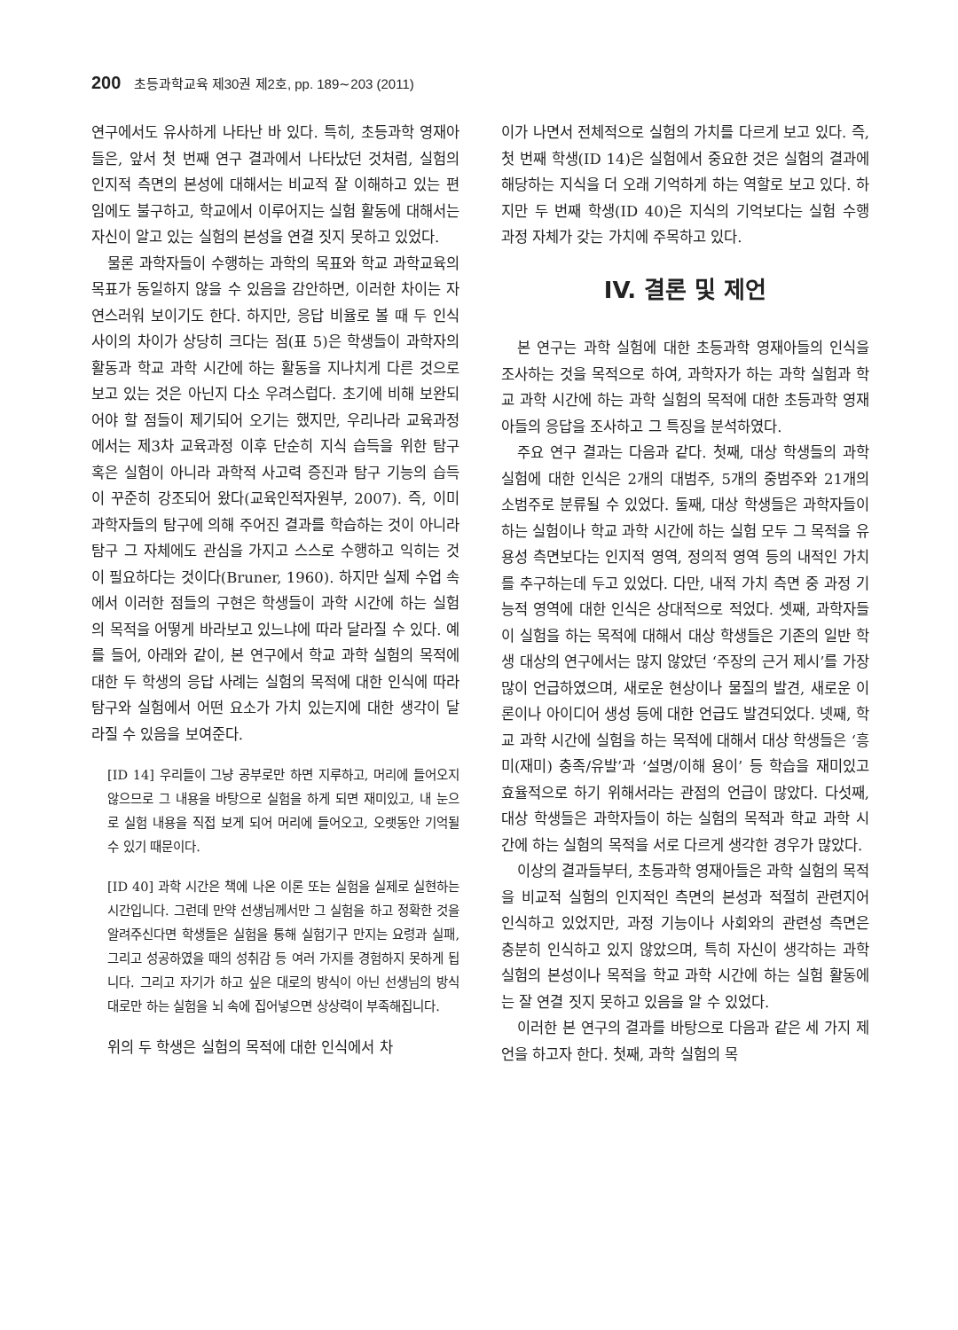200 초등과학교육 제30권 제2호, pp. 189∼203 (2011)
연구에서도 유사하게 나타난 바 있다. 특히, 초등과학 영재아들은, 앞서 첫 번째 연구 결과에서 나타났던 것처럼, 실험의 인지적 측면의 본성에 대해서는 비교적 잘 이해하고 있는 편임에도 불구하고, 학교에서 이루어지는 실험 활동에 대해서는 자신이 알고 있는 실험의 본성을 연결 짓지 못하고 있었다.
물론 과학자들이 수행하는 과학의 목표와 학교 과학교육의 목표가 동일하지 않을 수 있음을 감안하면, 이러한 차이는 자연스러워 보이기도 한다. 하지만, 응답 비율로 볼 때 두 인식 사이의 차이가 상당히 크다는 점(표 5)은 학생들이 과학자의 활동과 학교 과학 시간에 하는 활동을 지나치게 다른 것으로 보고 있는 것은 아닌지 다소 우려스럽다. 초기에 비해 보완되어야 할 점들이 제기되어 오기는 했지만, 우리나라 교육과정에서는 제3차 교육과정 이후 단순히 지식 습득을 위한 탐구 혹은 실험이 아니라 과학적 사고력 증진과 탐구 기능의 습득이 꾸준히 강조되어 왔다(교육인적자원부, 2007). 즉, 이미 과학자들의 탐구에 의해 주어진 결과를 학습하는 것이 아니라 탐구 그 자체에도 관심을 가지고 스스로 수행하고 익히는 것이 필요하다는 것이다(Bruner, 1960). 하지만 실제 수업 속에서 이러한 점들의 구현은 학생들이 과학 시간에 하는 실험의 목적을 어떻게 바라보고 있느냐에 따라 달라질 수 있다. 예를 들어, 아래와 같이, 본 연구에서 학교 과학 실험의 목적에 대한 두 학생의 응답 사례는 실험의 목적에 대한 인식에 따라 탐구와 실험에서 어떤 요소가 가치 있는지에 대한 생각이 달라질 수 있음을 보여준다.
[ID 14] 우리들이 그냥 공부로만 하면 지루하고, 머리에 들어오지 않으므로 그 내용을 바탕으로 실험을 하게 되면 재미있고, 내 눈으로 실험 내용을 직접 보게 되어 머리에 들어오고, 오랫동안 기억될 수 있기 때문이다.
[ID 40] 과학 시간은 책에 나온 이론 또는 실험을 실제로 실현하는 시간입니다. 그런데 만약 선생님께서만 그 실험을 하고 정확한 것을 알려주신다면 학생들은 실험을 통해 실험기구 만지는 요령과 실패, 그리고 성공하였을 때의 성취감 등 여러 가지를 경험하지 못하게 됩니다. 그리고 자기가 하고 싶은 대로의 방식이 아닌 선생님의 방식대로만 하는 실험을 뇌 속에 집어넣으면 상상력이 부족해집니다.
위의 두 학생은 실험의 목적에 대한 인식에서 차
이가 나면서 전체적으로 실험의 가치를 다르게 보고 있다. 즉, 첫 번째 학생(ID 14)은 실험에서 중요한 것은 실험의 결과에 해당하는 지식을 더 오래 기억하게 하는 역할로 보고 있다. 하지만 두 번째 학생(ID 40)은 지식의 기억보다는 실험 수행 과정 자체가 갖는 가치에 주목하고 있다.
IV. 결론 및 제언
본 연구는 과학 실험에 대한 초등과학 영재아들의 인식을 조사하는 것을 목적으로 하여, 과학자가 하는 과학 실험과 학교 과학 시간에 하는 과학 실험의 목적에 대한 초등과학 영재아들의 응답을 조사하고 그 특징을 분석하였다.
주요 연구 결과는 다음과 같다. 첫째, 대상 학생들의 과학 실험에 대한 인식은 2개의 대범주, 5개의 중범주와 21개의 소범주로 분류될 수 있었다. 둘째, 대상 학생들은 과학자들이 하는 실험이나 학교 과학 시간에 하는 실험 모두 그 목적을 유용성 측면보다는 인지적 영역, 정의적 영역 등의 내적인 가치를 추구하는데 두고 있었다. 다만, 내적 가치 측면 중 과정 기능적 영역에 대한 인식은 상대적으로 적었다. 셋째, 과학자들이 실험을 하는 목적에 대해서 대상 학생들은 기존의 일반 학생 대상의 연구에서는 많지 않았던 ‘주장의 근거 제시’를 가장 많이 언급하였으며, 새로운 현상이나 물질의 발견, 새로운 이론이나 아이디어 생성 등에 대한 언급도 발견되었다. 넷째, 학교 과학 시간에 실험을 하는 목적에 대해서 대상 학생들은 ‘흥미(재미) 충족/유발’과 ‘설명/이해 용이’ 등 학습을 재미있고 효율적으로 하기 위해서라는 관점의 언급이 많았다. 다섯째, 대상 학생들은 과학자들이 하는 실험의 목적과 학교 과학 시간에 하는 실험의 목적을 서로 다르게 생각한 경우가 많았다.
이상의 결과들부터, 초등과학 영재아들은 과학 실험의 목적을 비교적 실험의 인지적인 측면의 본성과 적절히 관련지어 인식하고 있었지만, 과정 기능이나 사회와의 관련성 측면은 충분히 인식하고 있지 않았으며, 특히 자신이 생각하는 과학 실험의 본성이나 목적을 학교 과학 시간에 하는 실험 활동에는 잘 연결 짓지 못하고 있음을 알 수 있었다.
이러한 본 연구의 결과를 바탕으로 다음과 같은 세 가지 제언을 하고자 한다. 첫째, 과학 실험의 목